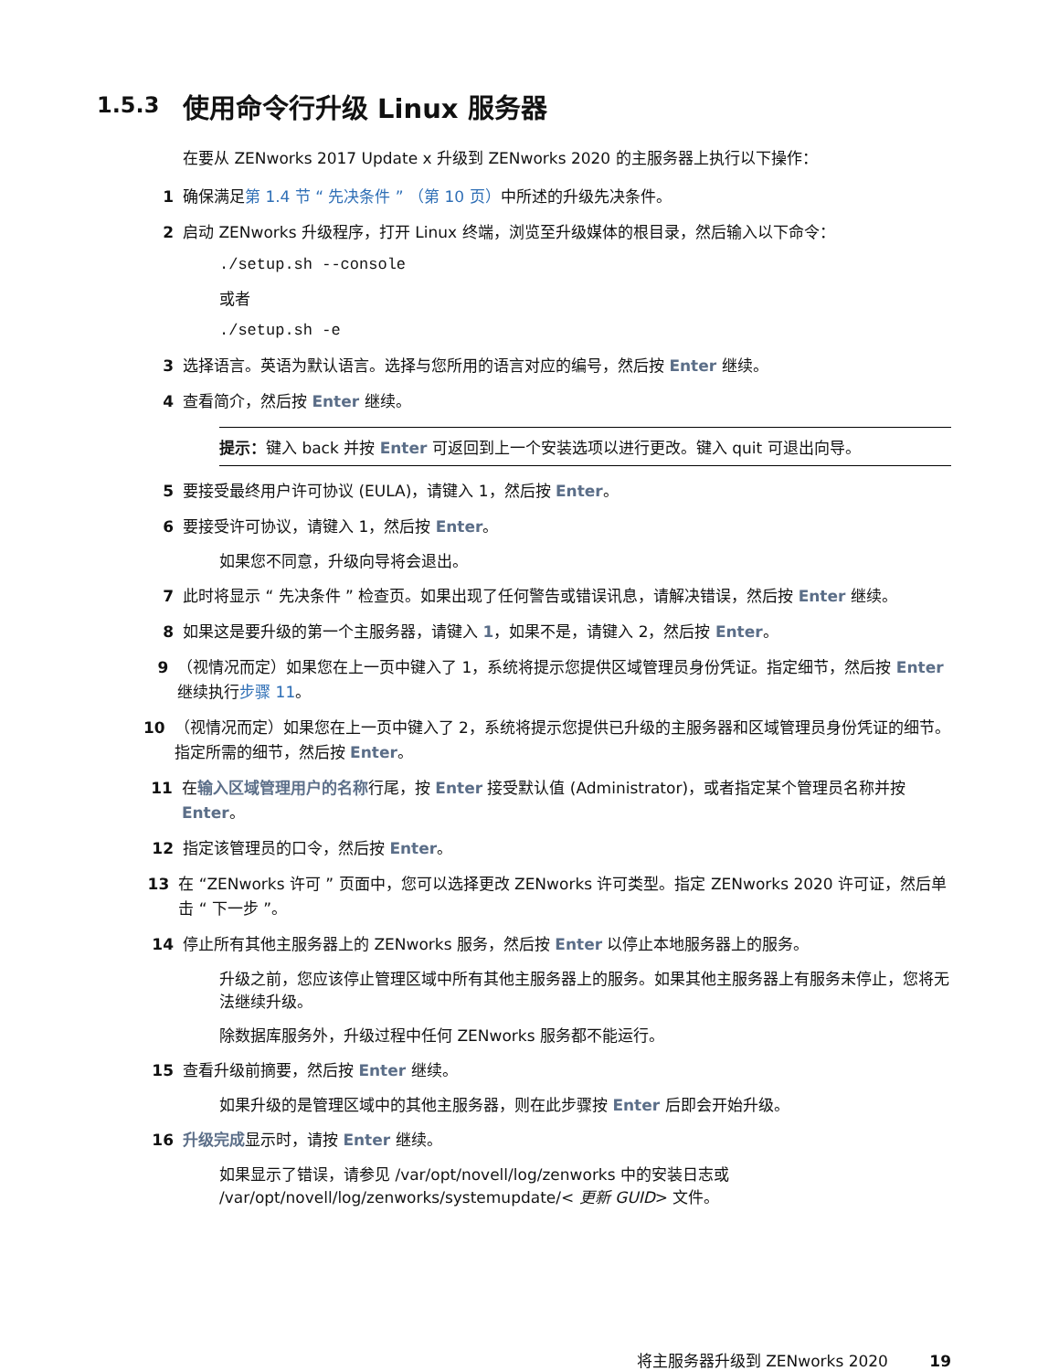1.5.3 使用命令行升级 Linux 服务器
在要从 ZENworks 2017 Update x 升级到 ZENworks 2020 的主服务器上执行以下操作：
1 确保满足第 1.4 节 “ 先决条件 ” （第 10 页）中所述的升级先决条件。
2 启动 ZENworks 升级程序，打开 Linux 终端，浏览至升级媒体的根目录，然后输入以下命令：
./setup.sh --console
或者
./setup.sh -e
3 选择语言。英语为默认语言。选择与您所用的语言对应的编号，然后按 Enter 继续。
4 查看简介，然后按 Enter 继续。
提示：键入 back 并按 Enter 可返回到上一个安装选项以进行更改。键入 quit 可退出向导。
5 要接受最终用户许可协议 (EULA)，请键入 1，然后按 Enter。
6 要接受许可协议，请键入 1，然后按 Enter。
如果您不同意，升级向导将会退出。
7 此时将显示 “ 先决条件 ” 检查页。如果出现了任何警告或错误讯息，请解决错误，然后按 Enter 继续。
8 如果这是要升级的第一个主服务器，请键入 1，如果不是，请键入 2，然后按 Enter。
9 （视情况而定）如果您在上一页中键入了 1，系统将提示您提供区域管理员身份凭证。指定细节，然后按 Enter 继续执行步骤 11。
10 （视情况而定）如果您在上一页中键入了 2，系统将提示您提供已升级的主服务器和区域管理员身份凭证的细节。指定所需的细节，然后按 Enter。
11 在输入区域管理用户的名称行尾，按 Enter 接受默认值 (Administrator)，或者指定某个管理员名称并按 Enter。
12 指定该管理员的口令，然后按 Enter。
13 在 “ZENworks 许可 ” 页面中，您可以选择更改 ZENworks 许可类型。指定 ZENworks 2020 许可证，然后单击 “ 下一步 ”。
14 停止所有其他主服务器上的 ZENworks 服务，然后按 Enter 以停止本地服务器上的服务。
升级之前，您应该停止管理区域中所有其他主服务器上的服务。如果其他主服务器上有服务未停止，您将无法继续升级。
除数据库服务外，升级过程中任何 ZENworks 服务都不能运行。
15 查看升级前摘要，然后按 Enter 继续。
如果升级的是管理区域中的其他主服务器，则在此步骤按 Enter 后即会开始升级。
16 升级完成显示时，请按 Enter 继续。
如果显示了错误，请参见 /var/opt/novell/log/zenworks 中的安装日志或 /var/opt/novell/log/zenworks/systemupdate/< 更新 GUID> 文件。
将主服务器升级到 ZENworks 2020 19